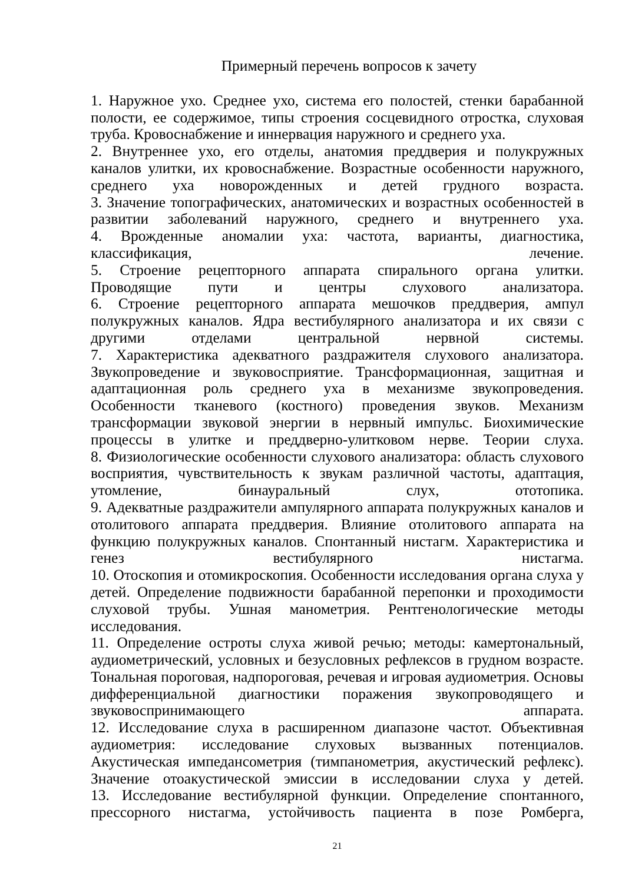Примерный перечень вопросов к зачету
1. Наружное ухо. Среднее ухо, система его полостей, стенки барабанной полости, ее содержимое, типы строения сосцевидного отростка, слуховая труба. Кровоснабжение и иннервация наружного и среднего уха.
2. Внутреннее ухо, его отделы, анатомия преддверия и полукружных каналов улитки, их кровоснабжение. Возрастные особенности наружного, среднего уха новорожденных и детей грудного возраста.
3. Значение топографических, анатомических и возрастных особенностей в развитии заболеваний наружного, среднего и внутреннего уха.
4. Врожденные аномалии уха: частота, варианты, диагностика, классификация, лечение.
5. Строение рецепторного аппарата спирального органа улитки. Проводящие пути и центры слухового анализатора.
6. Строение рецепторного аппарата мешочков преддверия, ампул полукружных каналов. Ядра вестибулярного анализатора и их связи с другими отделами центральной нервной системы.
7. Характеристика адекватного раздражителя слухового анализатора. Звукопроведение и звуковосприятие. Трансформационная, защитная и адаптационная роль среднего уха в механизме звукопроведения. Особенности тканевого (костного) проведения звуков. Механизм трансформации звуковой энергии в нервный импульс. Биохимические процессы в улитке и преддверно-улитковом нерве. Теории слуха.
8. Физиологические особенности слухового анализатора: область слухового восприятия, чувствительность к звукам различной частоты, адаптация, утомление, бинауральный слух, ототопика.
9. Адекватные раздражители ампулярного аппарата полукружных каналов и отолитового аппарата преддверия. Влияние отолитового аппарата на функцию полукружных каналов. Спонтанный нистагм. Характеристика и генез вестибулярного нистагма.
10. Отоскопия и отомикроскопия. Особенности исследования органа слуха у детей. Определение подвижности барабанной перепонки и проходимости слуховой трубы. Ушная манометрия. Рентгенологические методы исследования.
11. Определение остроты слуха живой речью; методы: камертональный, аудиометрический, условных и безусловных рефлексов в грудном возрасте. Тональная пороговая, надпороговая, речевая и игровая аудиометрия. Основы дифференциальной диагностики поражения звукопроводящего и звуковоспринимающего аппарата.
12. Исследование слуха в расширенном диапазоне частот. Объективная аудиометрия: исследование слуховых вызванных потенциалов. Акустическая импедансометрия (тимпанометрия, акустический рефлекс). Значение отоакустической эмиссии в исследовании слуха у детей.
13. Исследование вестибулярной функции. Определение спонтанного, прессорного нистагма, устойчивость пациента в позе Ромберга,
21